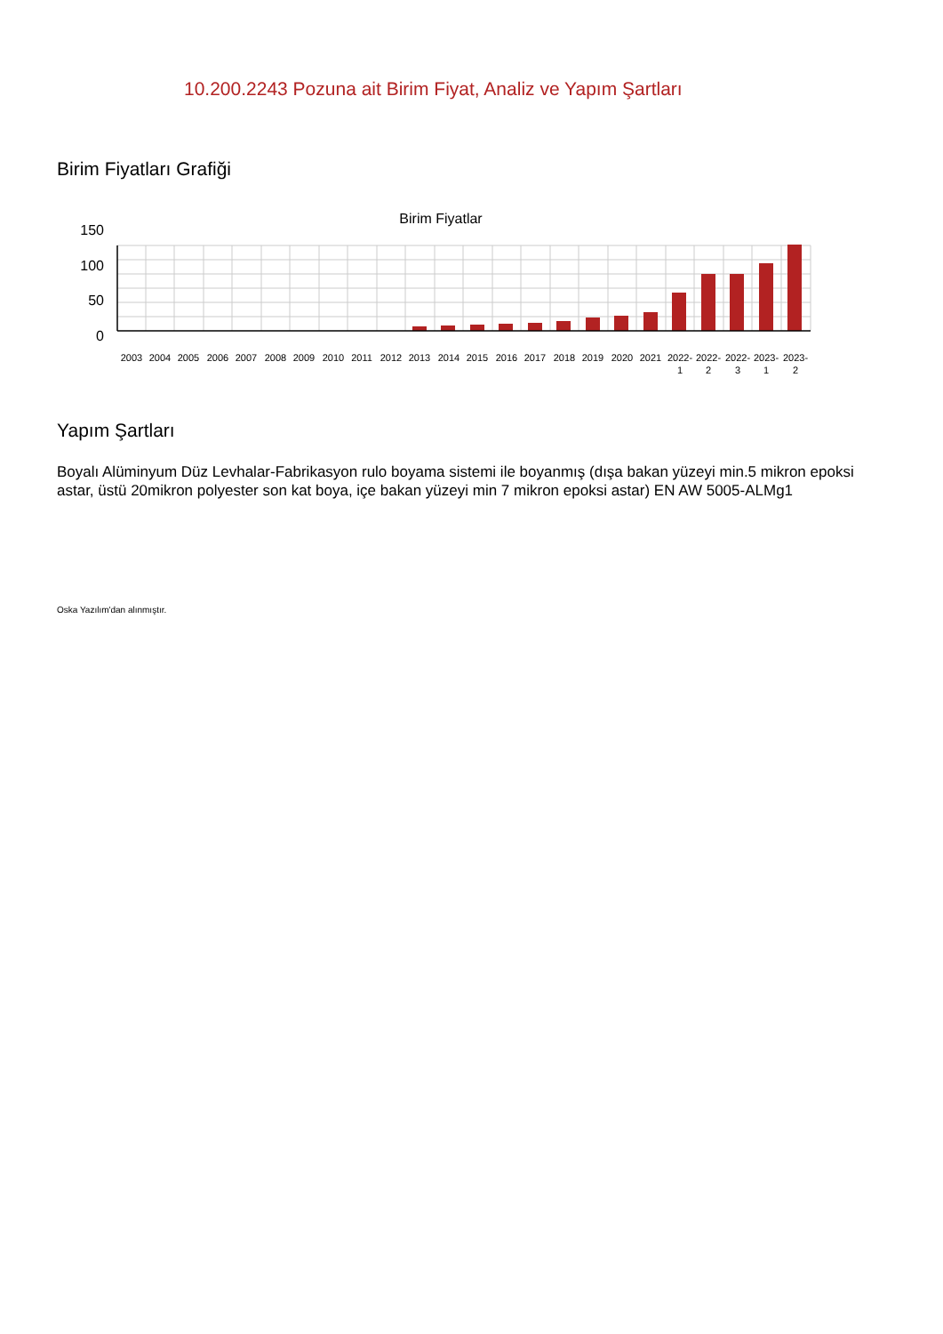10.200.2243 Pozuna ait Birim Fiyat, Analiz ve Yapım Şartları
Birim Fiyatları Grafiği
Birim Fiyatlar
150
100
50
0
2003
2004
2005
2006
2007
2008
2009
2010
2011
2012
2013
2014
2015
2016
2017
2018
2019
2020
2021
2022-
2022-
2022-
2023-
2023-
1
2
3
1
2
Yapım Şartları
Boyalı Alüminyum Düz Levhalar-Fabrikasyon rulo boyama sistemi ile boyanmış (dışa bakan yüzeyi min.5 mikron epoksi astar, üstü 20mikron polyester son kat boya, içe bakan yüzeyi min 7 mikron epoksi astar) EN AW 5005-ALMg1
Oska Yazılım'dan alınmıştır.